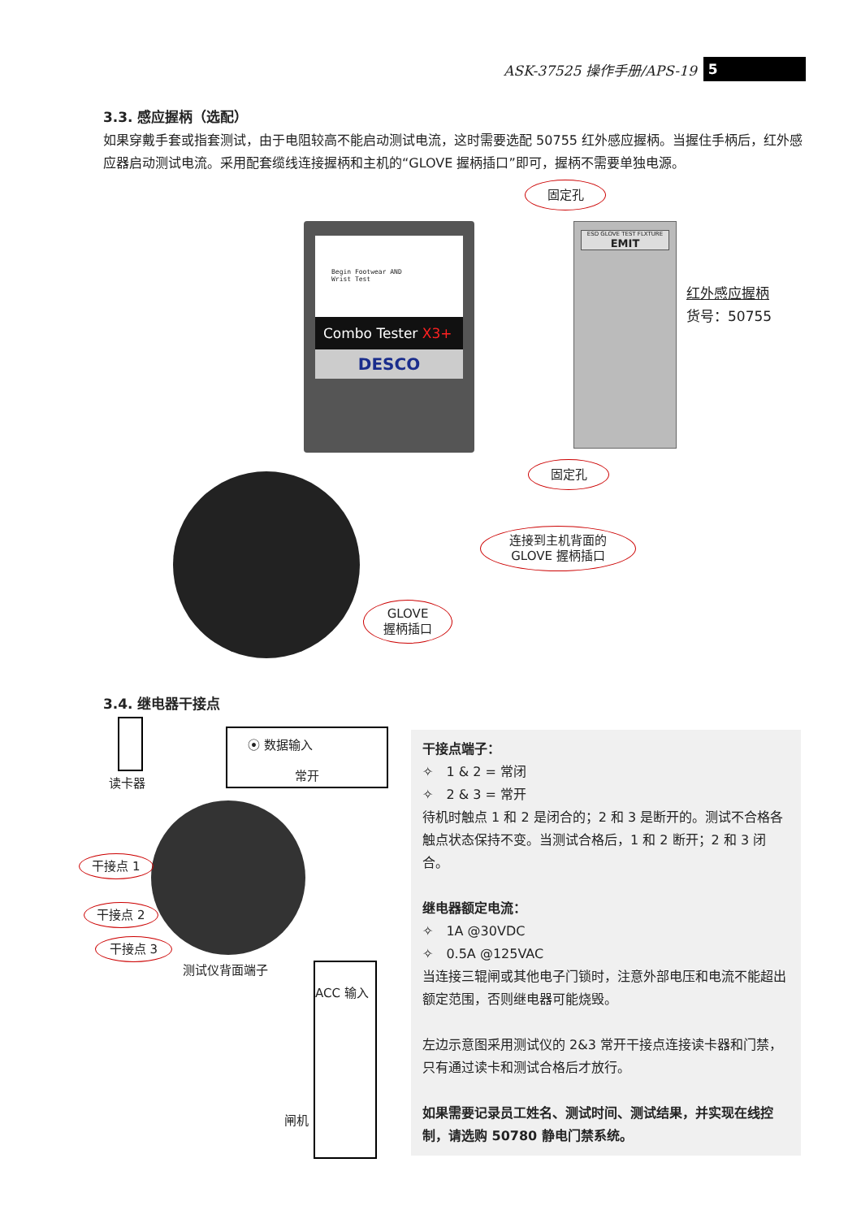ASK-37525 操作手册/APS-19 5
3.3. 感应握柄（选配）
如果穿戴手套或指套测试，由于电阻较高不能启动测试电流，这时需要选配 50755 红外感应握柄。当握住手柄后，红外感应器启动测试电流。采用配套缆线连接握柄和主机的“GLOVE 握柄插口”即可，握柄不需要单独电源。
Begin Footwear AND
Wrist Test
Combo Tester X3+
DESCO
ESD GLOVE TEST FLXTURE
EMIT
固定孔
固定孔
红外感应握柄
货号：50755
连接到主机背面的
GLOVE 握柄插口
GLOVE
握柄插口
3.4. 继电器干接点
读卡器
⦿ 数据输入
常开
干接点 1
干接点 2
干接点 3
测试仪背面端子
ACC 输入
闸机
干接点端子：
✧　1 & 2 = 常闭
✧　2 & 3 = 常开
待机时触点 1 和 2 是闭合的；2 和 3 是断开的。测试不合格各触点状态保持不变。当测试合格后，1 和 2 断开；2 和 3 闭合。
继电器额定电流：
✧　1A @30VDC
✧　0.5A @125VAC
当连接三辊闸或其他电子门锁时，注意外部电压和电流不能超出额定范围，否则继电器可能烧毁。
左边示意图采用测试仪的 2&3 常开干接点连接读卡器和门禁，只有通过读卡和测试合格后才放行。
如果需要记录员工姓名、测试时间、测试结果，并实现在线控制，请选购 50780 静电门禁系统。